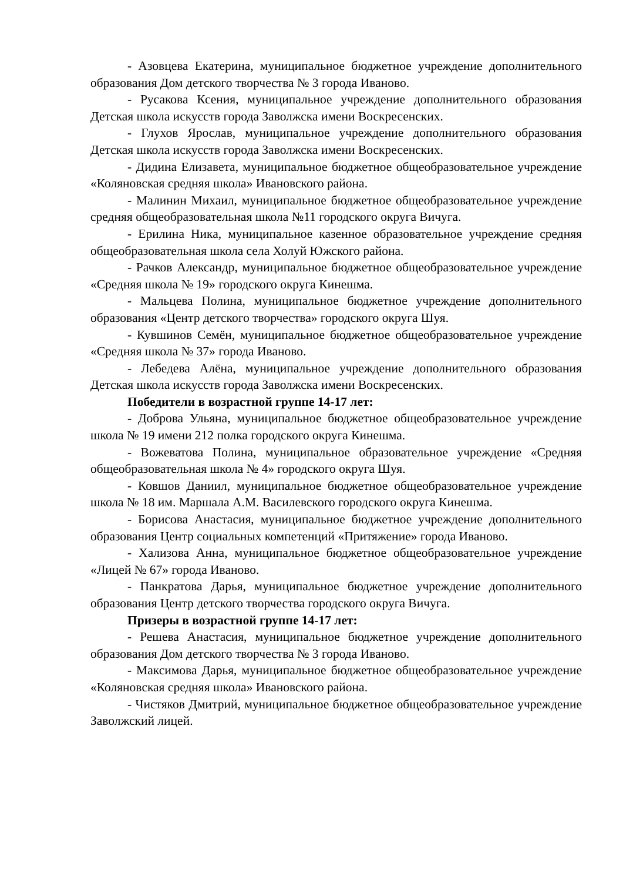- Азовцева Екатерина, муниципальное бюджетное учреждение дополнительного образования Дом детского творчества № 3 города Иваново.
- Русакова Ксения, муниципальное учреждение дополнительного образования Детская школа искусств города Заволжска имени Воскресенских.
- Глухов Ярослав, муниципальное учреждение дополнительного образования Детская школа искусств города Заволжска имени Воскресенских.
- Дидина Елизавета, муниципальное бюджетное общеобразовательное учреждение «Коляновская средняя школа» Ивановского района.
- Малинин Михаил, муниципальное бюджетное общеобразовательное учреждение средняя общеобразовательная школа №11 городского округа Вичуга.
- Ерилина Ника, муниципальное казенное образовательное учреждение средняя общеобразовательная школа села Холуй Южского района.
- Рачков Александр, муниципальное бюджетное общеобразовательное учреждение «Средняя школа № 19» городского округа Кинешма.
- Мальцева Полина, муниципальное бюджетное учреждение дополнительного образования «Центр детского творчества» городского округа Шуя.
- Кувшинов Семён, муниципальное бюджетное общеобразовательное учреждение «Средняя школа № 37» города Иваново.
- Лебедева Алёна, муниципальное учреждение дополнительного образования Детская школа искусств города Заволжска имени Воскресенских.
Победители в возрастной группе 14-17 лет:
- Доброва Ульяна, муниципальное бюджетное общеобразовательное учреждение школа № 19 имени 212 полка городского округа Кинешма.
- Вожеватова Полина, муниципальное образовательное учреждение «Средняя общеобразовательная школа № 4» городского округа Шуя.
- Ковшов Даниил, муниципальное бюджетное общеобразовательное учреждение школа № 18 им. Маршала А.М. Василевского городского округа Кинешма.
- Борисова Анастасия, муниципальное бюджетное учреждение дополнительного образования Центр социальных компетенций «Притяжение» города Иваново.
- Хализова Анна, муниципальное бюджетное общеобразовательное учреждение «Лицей № 67» города Иваново.
- Панкратова Дарья, муниципальное бюджетное учреждение дополнительного образования Центр детского творчества городского округа Вичуга.
Призеры в возрастной группе 14-17 лет:
- Решева Анастасия, муниципальное бюджетное учреждение дополнительного образования Дом детского творчества № 3 города Иваново.
- Максимова Дарья, муниципальное бюджетное общеобразовательное учреждение «Коляновская средняя школа» Ивановского района.
- Чистяков Дмитрий, муниципальное бюджетное общеобразовательное учреждение Заволжский лицей.